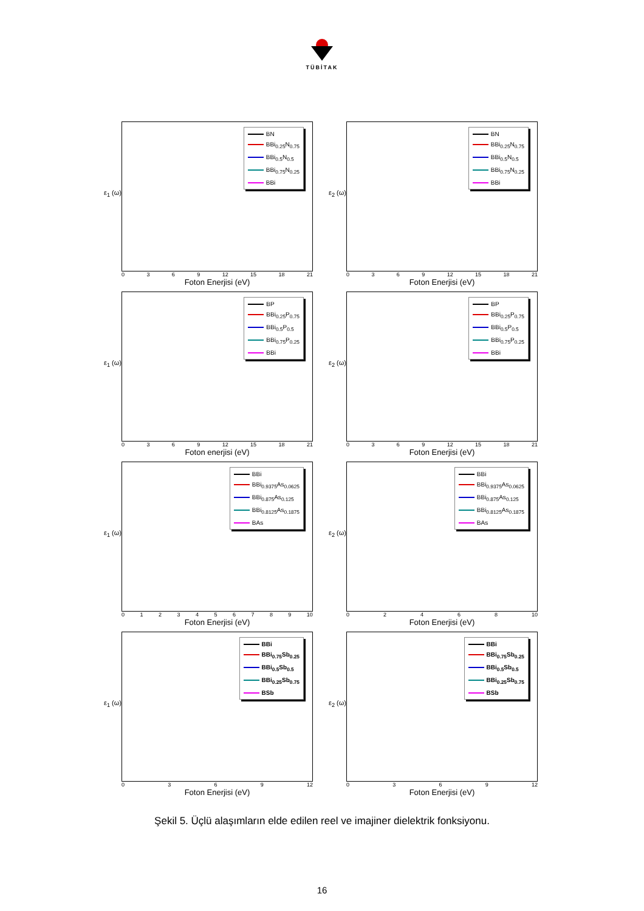TÜBİTAK
ε<sub>1</sub> (ω)
BN
BBi<sub>0.25</sub>N<sub>0.75</sub>
BBi<sub>0.5</sub>N<sub>0.5</sub>
BBi<sub>0.75</sub>N<sub>0.25</sub>
BBi
0 3 6 9 12 15 18 21
Foton Enerjisi (eV)
ε<sub>2</sub> (ω)
BN
BBi<sub>0.25</sub>N<sub>0.75</sub>
BBi<sub>0.5</sub>N<sub>0.5</sub>
BBi<sub>0.75</sub>N<sub>0.25</sub>
BBi
0 3 6 9 12 15 18 21
Foton Enerjisi (eV)
ε<sub>1</sub> (ω)
BP
BBi<sub>0.25</sub>P<sub>0.75</sub>
BBi<sub>0.5</sub>P<sub>0.5</sub>
BBi<sub>0.75</sub>P<sub>0.25</sub>
BBi
0 3 6 9 12 15 18 21
Foton enerjisi (eV)
ε<sub>2</sub> (ω)
BP
BBi<sub>0.25</sub>P<sub>0.75</sub>
BBi<sub>0.5</sub>P<sub>0.5</sub>
BBi<sub>0.75</sub>P<sub>0.25</sub>
BBi
0 3 6 9 12 15 18 21
Foton Enerjisi (eV)
ε<sub>1</sub> (ω)
BBi
BBi<sub>0.9375</sub>As<sub>0.0625</sub>
BBi<sub>0.875</sub>As<sub>0.125</sub>
BBi<sub>0.8125</sub>As<sub>0.1875</sub>
BAs
0 1 2 3 4 5 6 7 8 9 10
Foton Enerjisi (eV)
ε<sub>2</sub> (ω)
BBi
BBi<sub>0.9375</sub>As<sub>0.0625</sub>
BBi<sub>0.875</sub>As<sub>0.125</sub>
BBi<sub>0.8125</sub>As<sub>0.1875</sub>
BAs
0 2 4 6 8 10
Foton Enerjisi (eV)
ε<sub>1</sub> (ω)
BBi
BBi<sub>0.75</sub>Sb<sub>0.25</sub>
BBi<sub>0.5</sub>Sb<sub>0.5</sub>
BBi<sub>0.25</sub>Sb<sub>0.75</sub>
BSb
0 3 6 9 12
Foton Enerjisi (eV)
ε<sub>2</sub> (ω)
BBi
BBi<sub>0.75</sub>Sb<sub>0.25</sub>
BBi<sub>0.5</sub>Sb<sub>0.5</sub>
BBi<sub>0.25</sub>Sb<sub>0.75</sub>
BSb
0 3 6 9 12
Foton Enerjisi (eV)
Şekil 5. Üçlü alaşımların elde edilen reel ve imajiner dielektrik fonksiyonu.
16